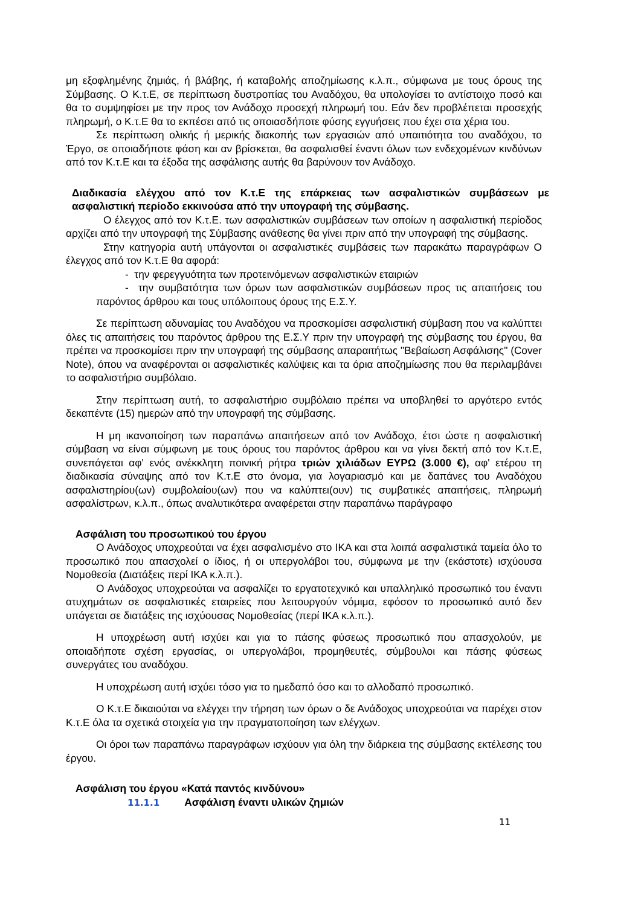μη εξοφλημένης ζημιάς, ή βλάβης, ή καταβολής αποζημίωσης κ.λ.π., σύμφωνα με τους όρους της Σύμβασης. Ο Κ.τ.Ε, σε περίπτωση δυστροπίας του Αναδόχου, θα υπολογίσει το αντίστοιχο ποσό και θα το συμψηφίσει με την προς τον Ανάδοχο προσεχή πληρωμή του. Εάν δεν προβλέπεται προσεχής πληρωμή, ο Κ.τ.Ε θα το εκπέσει από τις οποιασδήποτε φύσης εγγυήσεις που έχει στα χέρια του.
Σε περίπτωση ολικής ή μερικής διακοπής των εργασιών από υπαιτιότητα του αναδόχου, το Έργο, σε οποιαδήποτε φάση και αν βρίσκεται, θα ασφαλισθεί έναντι όλων των ενδεχομένων κινδύνων από τον Κ.τ.Ε και τα έξοδα της ασφάλισης αυτής θα βαρύνουν τον Ανάδοχο.
Διαδικασία ελέγχου από τον Κ.τ.Ε της επάρκειας των ασφαλιστικών συμβάσεων με ασφαλιστική περίοδο εκκινούσα από την υπογραφή της σύμβασης.
Ο έλεγχος από τον Κ.τ.Ε. των ασφαλιστικών συμβάσεων των οποίων η ασφαλιστική περίοδος αρχίζει από την υπογραφή της Σύμβασης ανάθεσης θα γίνει πριν από την υπογραφή της σύμβασης.
Στην κατηγορία αυτή υπάγονται οι ασφαλιστικές συμβάσεις των παρακάτω παραγράφων Ο έλεγχος από τον Κ.τ.Ε θα αφορά:
- την φερεγγυότητα των προτεινόμενων ασφαλιστικών εταιριών
- την συμβατότητα των όρων των ασφαλιστικών συμβάσεων προς τις απαιτήσεις του παρόντος άρθρου και τους υπόλοιπους όρους της Ε.Σ.Υ.
Σε περίπτωση αδυναμίας του Αναδόχου να προσκομίσει ασφαλιστική σύμβαση που να καλύπτει όλες τις απαιτήσεις του παρόντος άρθρου της Ε.Σ.Υ πριν την υπογραφή της σύμβασης του έργου, θα πρέπει να προσκομίσει πριν την υπογραφή της σύμβασης απαραιτήτως "Βεβαίωση Ασφάλισης" (Cover Note), όπου να αναφέρονται οι ασφαλιστικές καλύψεις και τα όρια αποζημίωσης που θα περιλαμβάνει το ασφαλιστήριο συμβόλαιο.
Στην περίπτωση αυτή, το ασφαλιστήριο συμβόλαιο πρέπει να υποβληθεί το αργότερο εντός δεκαπέντε (15) ημερών από την υπογραφή της σύμβασης.
Η μη ικανοποίηση των παραπάνω απαιτήσεων από τον Ανάδοχο, έτσι ώστε η ασφαλιστική σύμβαση να είναι σύμφωνη με τους όρους του παρόντος άρθρου και να γίνει δεκτή από τον Κ.τ.Ε, συνεπάγεται αφ' ενός ανέκκλητη ποινική ρήτρα τριών χιλιάδων ΕΥΡΩ (3.000 €), αφ' ετέρου τη διαδικασία σύναψης από τον Κ.τ.Ε στο όνομα, για λογαριασμό και με δαπάνες του Αναδόχου ασφαλιστηρίου(ων) συμβολαίου(ων) που να καλύπτει(ουν) τις συμβατικές απαιτήσεις, πληρωμή ασφαλίστρων, κ.λ.π., όπως αναλυτικότερα αναφέρεται στην παραπάνω παράγραφο
Ασφάλιση του προσωπικού του έργου
Ο Ανάδοχος υποχρεούται να έχει ασφαλισμένο στο ΙΚΑ και στα λοιπά ασφαλιστικά ταμεία όλο το προσωπικό που απασχολεί ο ίδιος, ή οι υπεργολάβοι του, σύμφωνα με την (εκάστοτε) ισχύουσα Νομοθεσία (Διατάξεις περί ΙΚΑ κ.λ.π.).
Ο Ανάδοχος υποχρεούται να ασφαλίζει το εργατοτεχνικό και υπαλληλικό προσωπικό του έναντι ατυχημάτων σε ασφαλιστικές εταιρείες που λειτουργούν νόμιμα, εφόσον το προσωπικό αυτό δεν υπάγεται σε διατάξεις της ισχύουσας Νομοθεσίας (περί ΙΚΑ κ.λ.π.).
Η υποχρέωση αυτή ισχύει και για το πάσης φύσεως προσωπικό που απασχολούν, με οποιαδήποτε σχέση εργασίας, οι υπεργολάβοι, προμηθευτές, σύμβουλοι και πάσης φύσεως συνεργάτες του αναδόχου.
Η υποχρέωση αυτή ισχύει τόσο για το ημεδαπό όσο και το αλλοδαπό προσωπικό.
Ο Κ.τ.Ε δικαιούται να ελέγχει την τήρηση των όρων ο δε Ανάδοχος υποχρεούται να παρέχει στον Κ.τ.Ε όλα τα σχετικά στοιχεία για την πραγματοποίηση των ελέγχων.
Οι όροι των παραπάνω παραγράφων ισχύουν για όλη την διάρκεια της σύμβασης εκτέλεσης του έργου.
Ασφάλιση του έργου «Κατά παντός κινδύνου»
11.1.1 Ασφάλιση έναντι υλικών ζημιών
11